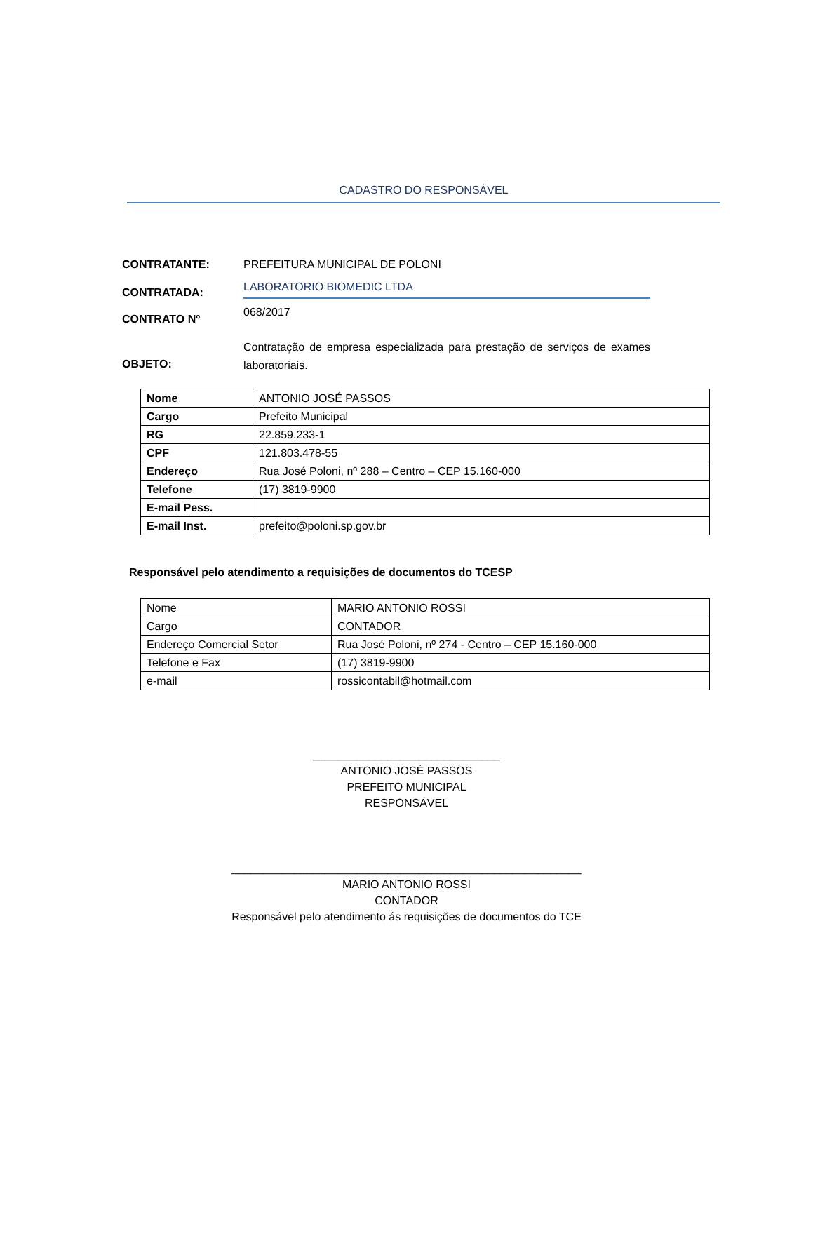CADASTRO DO RESPONSÁVEL
CONTRATANTE: PREFEITURA MUNICIPAL DE POLONI
CONTRATADA:
LABORATORIO BIOMEDIC LTDA
CONTRATO Nº
068/2017
OBJETO:
Contratação de empresa especializada para prestação de serviços de exames laboratoriais.
| Nome | ANTONIO JOSÉ PASSOS |
| Cargo | Prefeito Municipal |
| RG | 22.859.233-1 |
| CPF | 121.803.478-55 |
| Endereço | Rua José Poloni, nº 288 – Centro – CEP 15.160-000 |
| Telefone | (17) 3819-9900 |
| E-mail Pess. | |
| E-mail Inst. | prefeito@poloni.sp.gov.br |
Responsável pelo atendimento a requisições de documentos do TCESP
| Nome | MARIO ANTONIO ROSSI |
| Cargo | CONTADOR |
| Endereço Comercial Setor | Rua José Poloni, nº 274 - Centro – CEP 15.160-000 |
| Telefone e Fax | (17) 3819-9900 |
| e-mail | rossicontabil@hotmail.com |
______________________________
ANTONIO JOSÉ PASSOS
PREFEITO MUNICIPAL
RESPONSÁVEL
________________________________________________________
MARIO ANTONIO ROSSI
CONTADOR
Responsável pelo atendimento ás requisições de documentos do TCE